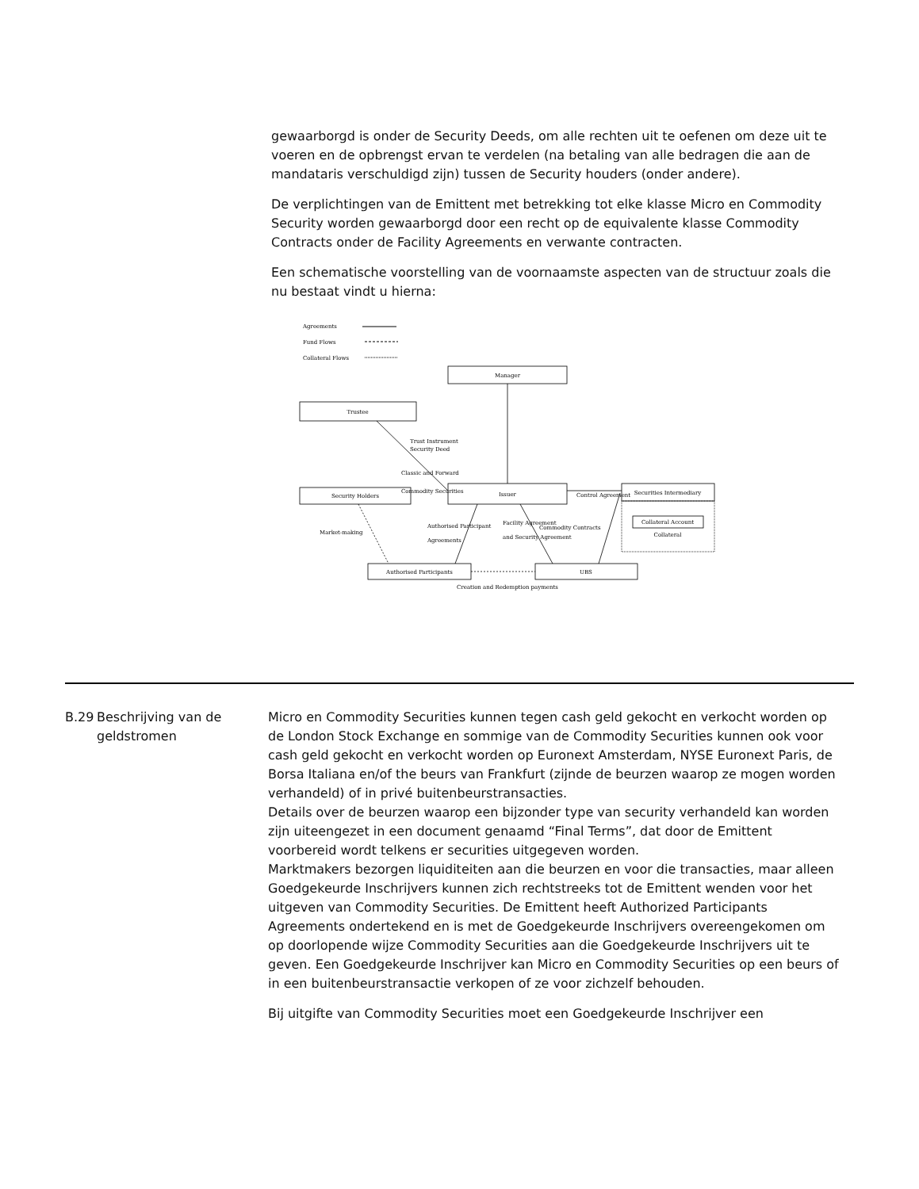gewaarborgd is onder de Security Deeds, om alle rechten uit te oefenen om deze uit te voeren en de opbrengst ervan te verdelen (na betaling van alle bedragen die aan de mandataris verschuldigd zijn) tussen de Security houders (onder andere).
De verplichtingen van de Emittent met betrekking tot elke klasse Micro en Commodity Security worden gewaarborgd door een recht op de equivalente klasse Commodity Contracts onder de Facility Agreements en verwante contracten.
Een schematische voorstelling van de voornaamste aspecten van de structuur zoals die nu bestaat vindt u hierna:
Agreements
Fund Flows
Collateral Flows
Manager
Trustee
Security Holders
Issuer
Securities Intermediary
Collateral Account
Collateral
Authorised Participants
UBS
Creation and Redemption payments
Trust Instrument
Security Deed
Classic and Forward
Commodity Securities
Control Agreement
Market-making
Authorised Participant
Agreements
Facility Agreement
and Security Agreement
Commodity Contracts
B.29 Beschrijving van de geldstromen
Micro en Commodity Securities kunnen tegen cash geld gekocht en verkocht worden op de London Stock Exchange en sommige van de Commodity Securities kunnen ook voor cash geld gekocht en verkocht worden op Euronext Amsterdam, NYSE Euronext Paris, de Borsa Italiana en/of the beurs van Frankfurt (zijnde de beurzen waarop ze mogen worden verhandeld) of in privé buitenbeurstransacties.
Details over de beurzen waarop een bijzonder type van security verhandeld kan worden zijn uiteengezet in een document genaamd “Final Terms”, dat door de Emittent voorbereid wordt telkens er securities uitgegeven worden.
Marktmakers bezorgen liquiditeiten aan die beurzen en voor die transacties, maar alleen Goedgekeurde Inschrijvers kunnen zich rechtstreeks tot de Emittent wenden voor het uitgeven van Commodity Securities. De Emittent heeft Authorized Participants Agreements ondertekend en is met de Goedgekeurde Inschrijvers overeengekomen om op doorlopende wijze Commodity Securities aan die Goedgekeurde Inschrijvers uit te geven. Een Goedgekeurde Inschrijver kan Micro en Commodity Securities op een beurs of in een buitenbeurstransactie verkopen of ze voor zichzelf behouden.
Bij uitgifte van Commodity Securities moet een Goedgekeurde Inschrijver een